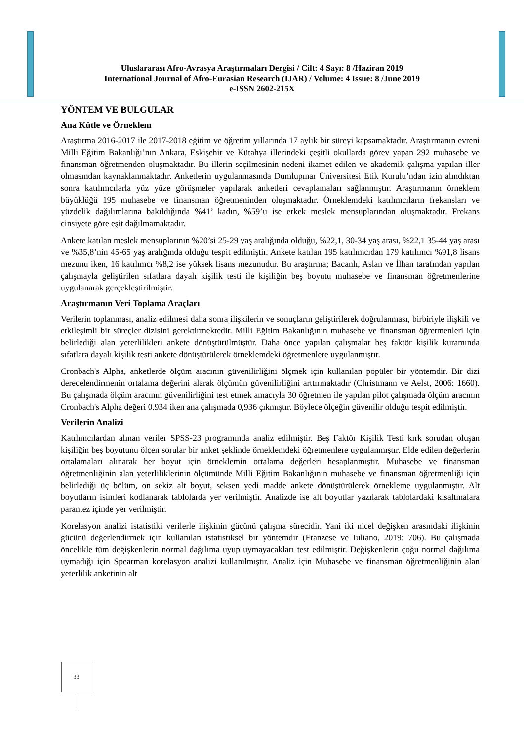Uluslararası Afro-Avrasya Araştırmaları Dergisi / Cilt: 4 Sayı: 8 /Haziran 2019
International Journal of Afro-Eurasian Research (IJAR) / Volume: 4 Issue: 8 /June 2019
e-ISSN 2602-215X
YÖNTEM VE BULGULAR
Ana Kütle ve Örneklem
Araştırma 2016-2017 ile 2017-2018 eğitim ve öğretim yıllarında 17 aylık bir süreyi kapsamaktadır. Araştırmanın evreni Milli Eğitim Bakanlığı’nın Ankara, Eskişehir ve Kütahya illerindeki çeşitli okullarda görev yapan 292 muhasebe ve finansman öğretmenden oluşmaktadır. Bu illerin seçilmesinin nedeni ikamet edilen ve akademik çalışma yapılan iller olmasından kaynaklanmaktadır. Anketlerin uygulanmasında Dumlupınar Üniversitesi Etik Kurulu’ndan izin alındıktan sonra katılımcılarla yüz yüze görüşmeler yapılarak anketleri cevaplamaları sağlanmıştır. Araştırmanın örneklem büyüklüğü 195 muhasebe ve finansman öğretmeninden oluşmaktadır. Örneklemdeki katılımcıların frekansları ve yüzdelik dağılımlarına bakıldığında %41’ kadın, %59’u ise erkek meslek mensuplarından oluşmaktadır. Frekans cinsiyete göre eşit dağılmamaktadır.
Ankete katılan meslek mensuplarının %20’si 25-29 yaş aralığında olduğu, %22,1, 30-34 yaş arası, %22,1 35-44 yaş arası ve %35,8’nin 45-65 yaş aralığında olduğu tespit edilmiştir. Ankete katılan 195 katılımcıdan 179 katılımcı %91,8 lisans mezunu iken, 16 katılımcı %8,2 ise yüksek lisans mezunudur. Bu araştırma; Bacanlı, Aslan ve İlhan tarafından yapılan çalışmayla geliştirilen sıfatlara dayalı kişilik testi ile kişiliğin beş boyutu muhasebe ve finansman öğretmenlerine uygulanarak gerçekleştirilmiştir.
Araştırmanın Veri Toplama Araçları
Verilerin toplanması, analiz edilmesi daha sonra ilişkilerin ve sonuçların geliştirilerek doğrulanması, birbiriyle ilişkili ve etkileşimli bir süreçler dizisini gerektirmektedir. Milli Eğitim Bakanlığının muhasebe ve finansman öğretmenleri için belirlediği alan yeterlilikleri ankete dönüştürülmüştür. Daha önce yapılan çalışmalar beş faktör kişilik kuramında sıfatlara dayalı kişilik testi ankete dönüştürülerek örneklemdeki öğretmenlere uygulanmıştır.
Cronbach's Alpha, anketlerde ölçüm aracının güvenilirliğini ölçmek için kullanılan popüler bir yöntemdir. Bir dizi derecelendirmenin ortalama değerini alarak ölçümün güvenilirliğini arttırmaktadır (Christmann ve Aelst, 2006: 1660). Bu çalışmada ölçüm aracının güvenilirliğini test etmek amacıyla 30 öğretmen ile yapılan pilot çalışmada ölçüm aracının Cronbach's Alpha değeri 0.934 iken ana çalışmada 0,936 çıkmıştır. Böylece ölçeğin güvenilir olduğu tespit edilmiştir.
Verilerin Analizi
Katılımcılardan alınan veriler SPSS-23 programında analiz edilmiştir. Beş Faktör Kişilik Testi kırk sorudan oluşan kişiliğin beş boyutunu ölçen sorular bir anket şeklinde örneklemdeki öğretmenlere uygulanmıştır. Elde edilen değerlerin ortalamaları alınarak her boyut için örneklemin ortalama değerleri hesaplanmıştır. Muhasebe ve finansman öğretmenliğinin alan yeterliliklerinin ölçümünde Milli Eğitim Bakanlığının muhasebe ve finansman öğretmenliği için belirlediği üç bölüm, on sekiz alt boyut, seksen yedi madde ankete dönüştürülerek örnekleme uygulanmıştır. Alt boyutların isimleri kodlanarak tablolarda yer verilmiştir. Analizde ise alt boyutlar yazılarak tablolardaki kısaltmalara parantez içinde yer verilmiştir.
Korelasyon analizi istatistiki verilerle ilişkinin gücünü çalışma sürecidir. Yani iki nicel değişken arasındaki ilişkinin gücünü değerlendirmek için kullanılan istatistiksel bir yöntemdir (Franzese ve Iuliano, 2019: 706). Bu çalışmada öncelikle tüm değişkenlerin normal dağılıma uyup uymayacakları test edilmiştir. Değişkenlerin çoğu normal dağılıma uymadığı için Spearman korelasyon analizi kullanılmıştır. Analiz için Muhasebe ve finansman öğretmenliğinin alan yeterlilik anketinin alt
33